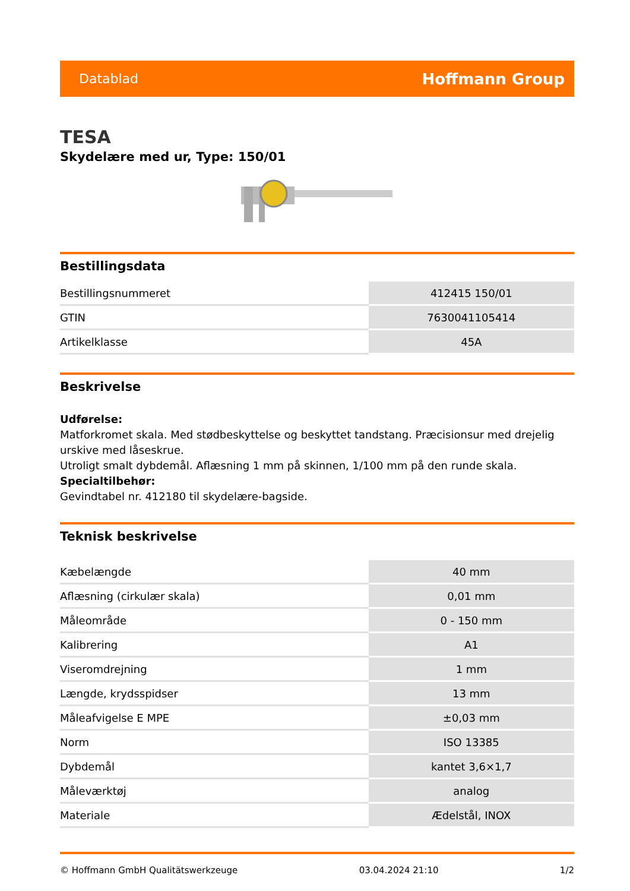Datablad Hoffmann Group
TESA
Skydelære med ur, Type: 150/01
Bestillingsdata
| Bestillingsnummeret | 412415 150/01 |
| GTIN | 7630041105414 |
| Artikelklasse | 45A |
Beskrivelse
Udførelse:
Matforkromet skala. Med stødbeskyttelse og beskyttet tandstang. Præcisionsur med drejelig urskive med låseskrue.
Utroligt smalt dybdemål. Aflæsning 1 mm på skinnen, 1/100 mm på den runde skala.
Specialtilbehør:
Gevindtabel nr. 412180 til skydelære-bagside.
Teknisk beskrivelse
| Kæbelængde | 40 mm |
| Aflæsning (cirkulær skala) | 0,01 mm |
| Måleområde | 0 - 150 mm |
| Kalibrering | A1 |
| Viseromdrejning | 1 mm |
| Længde, krydsspidser | 13 mm |
| Måleafvigelse E MPE | ±0,03 mm |
| Norm | ISO 13385 |
| Dybdemål | kantet 3,6×1,7 |
| Måleværktøj | analog |
| Materiale | Ædelstål, INOX |
© Hoffmann GmbH Qualitätswerkzeuge 03.04.2024 21:10 1/2